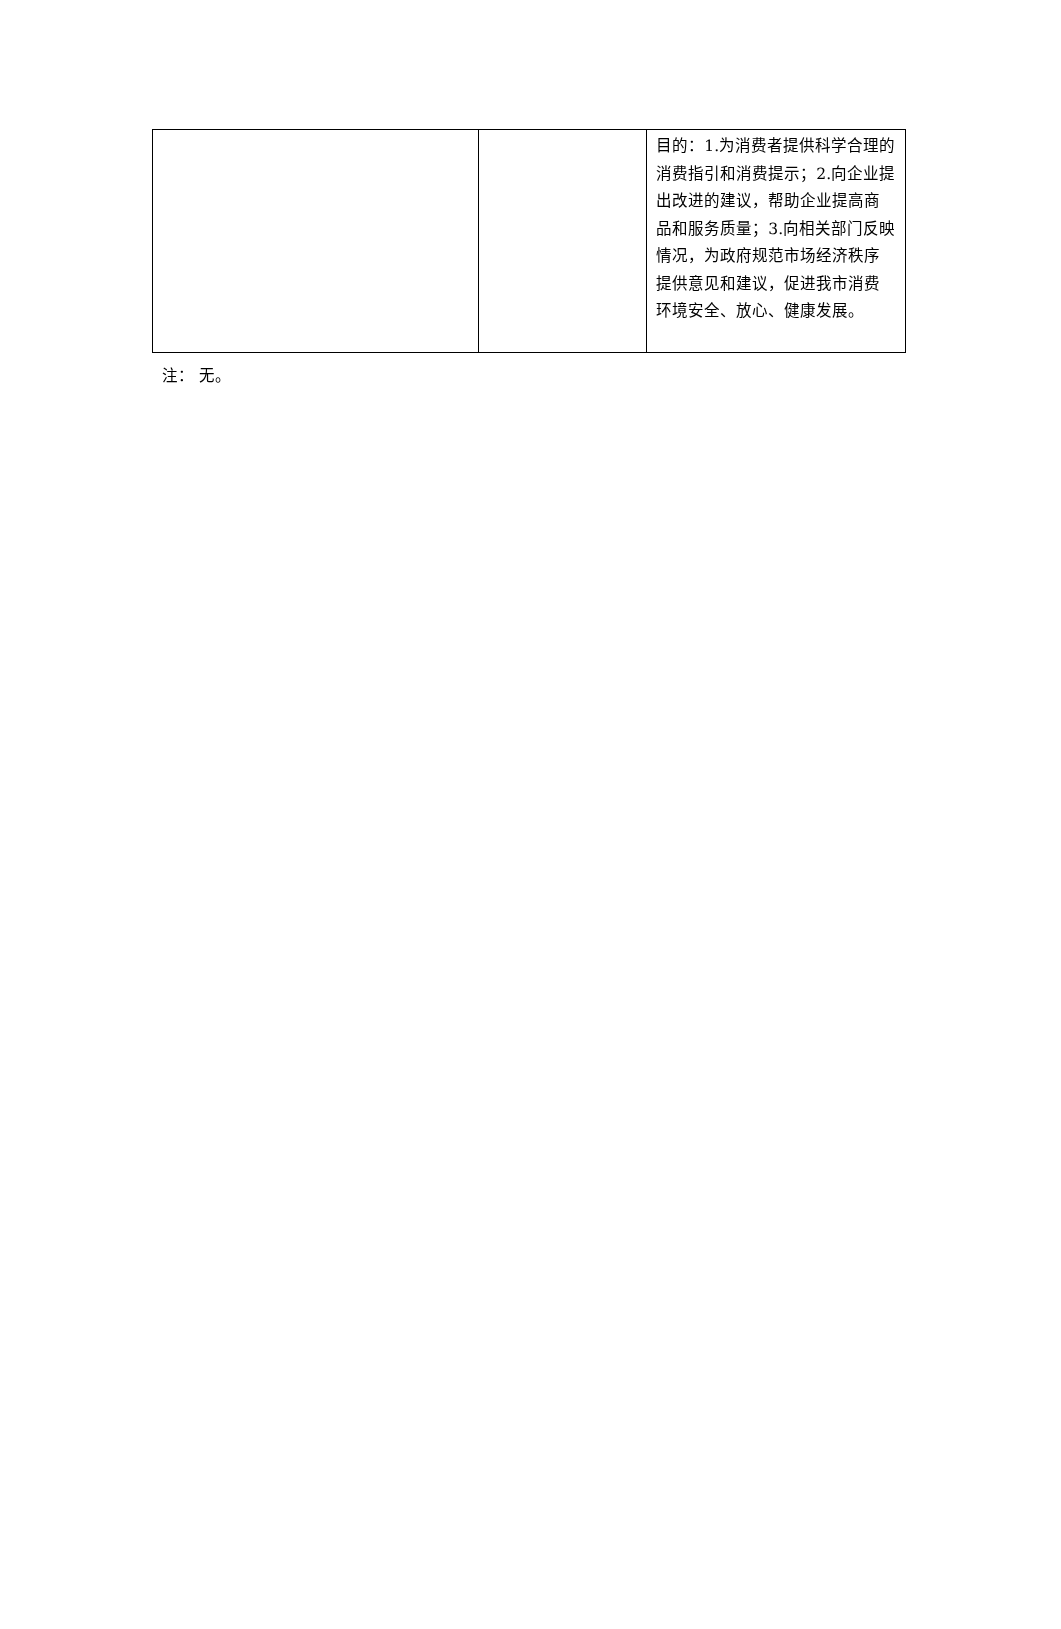| | | 目的：1.为消费者提供科学合理的消费指引和消费提示；2.向企业提出改进的建议，帮助企业提高商品和服务质量；3.向相关部门反映情况，为政府规范市场经济秩序提供意见和建议，促进我市消费环境安全、放心、健康发展。 |
注： 无。